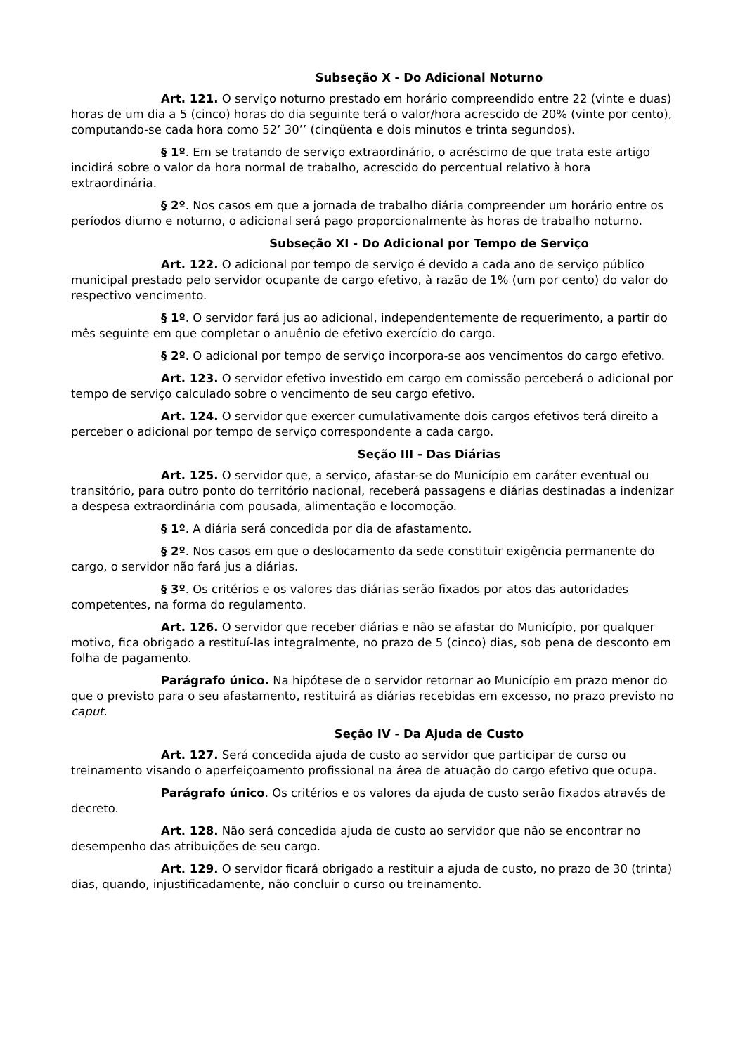Subseção X - Do Adicional Noturno
Art. 121. O serviço noturno prestado em horário compreendido entre 22 (vinte e duas) horas de um dia a 5 (cinco) horas do dia seguinte terá o valor/hora acrescido de 20% (vinte por cento), computando-se cada hora como 52’ 30’’ (cinqüenta e dois minutos e trinta segundos).
§ 1º. Em se tratando de serviço extraordinário, o acréscimo de que trata este artigo incidirá sobre o valor da hora normal de trabalho, acrescido do percentual relativo à hora extraordinária.
§ 2º. Nos casos em que a jornada de trabalho diária compreender um horário entre os períodos diurno e noturno, o adicional será pago proporcionalmente às horas de trabalho noturno.
Subseção XI - Do Adicional por Tempo de Serviço
Art. 122. O adicional por tempo de serviço é devido a cada ano de serviço público municipal prestado pelo servidor ocupante de cargo efetivo, à razão de 1% (um por cento) do valor do respectivo vencimento.
§ 1º. O servidor fará jus ao adicional, independentemente de requerimento, a partir do mês seguinte em que completar o anuênio de efetivo exercício do cargo.
§ 2º. O adicional por tempo de serviço incorpora-se aos vencimentos do cargo efetivo.
Art. 123. O servidor efetivo investido em cargo em comissão perceberá o adicional por tempo de serviço calculado sobre o vencimento de seu cargo efetivo.
Art. 124. O servidor que exercer cumulativamente dois cargos efetivos terá direito a perceber o adicional por tempo de serviço correspondente a cada cargo.
Seção III - Das Diárias
Art. 125. O servidor que, a serviço, afastar-se do Município em caráter eventual ou transitório, para outro ponto do território nacional, receberá passagens e diárias destinadas a indenizar a despesa extraordinária com pousada, alimentação e locomoção.
§ 1º. A diária será concedida por dia de afastamento.
§ 2º. Nos casos em que o deslocamento da sede constituir exigência permanente do cargo, o servidor não fará jus a diárias.
§ 3º. Os critérios e os valores das diárias serão fixados por atos das autoridades competentes, na forma do regulamento.
Art. 126. O servidor que receber diárias e não se afastar do Município, por qualquer motivo, fica obrigado a restituí-las integralmente, no prazo de 5 (cinco) dias, sob pena de desconto em folha de pagamento.
Parágrafo único. Na hipótese de o servidor retornar ao Município em prazo menor do que o previsto para o seu afastamento, restituirá as diárias recebidas em excesso, no prazo previsto no caput.
Seção IV - Da Ajuda de Custo
Art. 127. Será concedida ajuda de custo ao servidor que participar de curso ou treinamento visando o aperfeiçoamento profissional na área de atuação do cargo efetivo que ocupa.
Parágrafo único. Os critérios e os valores da ajuda de custo serão fixados através de decreto.
Art. 128. Não será concedida ajuda de custo ao servidor que não se encontrar no desempenho das atribuições de seu cargo.
Art. 129. O servidor ficará obrigado a restituir a ajuda de custo, no prazo de 30 (trinta) dias, quando, injustificadamente, não concluir o curso ou treinamento.